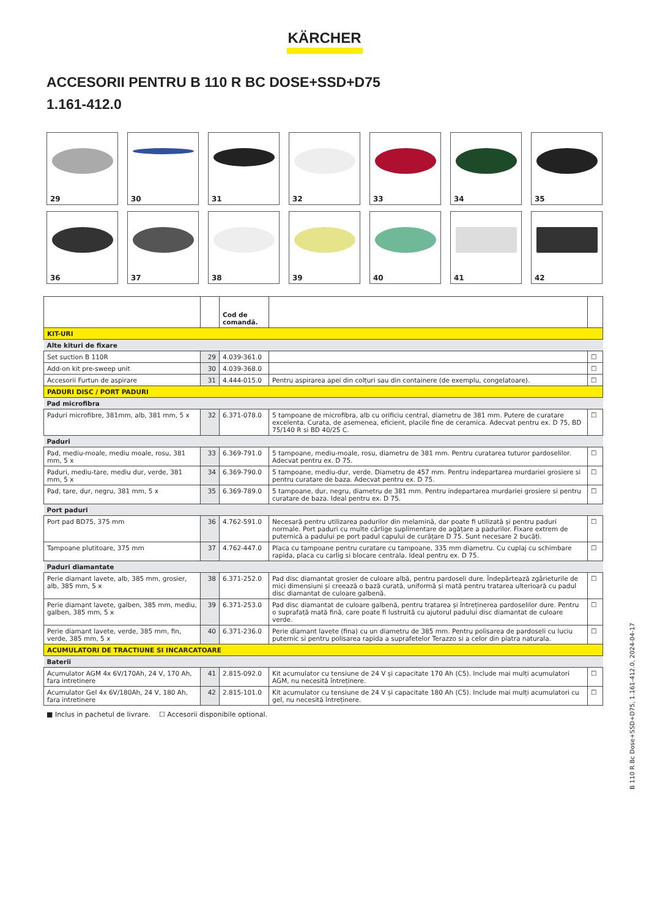KÄRCHER
ACCESORII PENTRU B 110 R BC DOSE+SSD+D75
1.161-412.0
29
30
31
32
33
34
35
36
37
38
39
40
41
42
| | | Cod de comandă. | | |
| --- | --- | --- | --- | --- |
| KIT-URI | | | | |
| Alte kituri de fixare | | | | |
| Set suction B 110R | 29 | 4.039-361.0 | | ☐ |
| Add-on kit pre-sweep unit | 30 | 4.039-368.0 | | ☐ |
| Accesorii Furtun de aspirare | 31 | 4.444-015.0 | Pentru aspirarea apei din colțuri sau din containere (de exemplu, congelatoare). | ☐ |
| PADURI DISC / PORT PADURI | | | | |
| Pad microfibra | | | | |
| Paduri microfibre, 381mm, alb, 381 mm, 5 x | 32 | 6.371-078.0 | 5 tampoane de microfibra, alb cu orificiu central, diametru de 381 mm. Putere de curatare excelenta. Curata, de asemenea, eficient, placile fine de ceramica. Adecvat pentru ex. D 75, BD 75/140 R si BD 40/25 C. | ☐ |
| Paduri | | | | |
| Pad, mediu-moale, mediu moale, rosu, 381 mm, 5 x | 33 | 6.369-791.0 | 5 tampoane, mediu-moale, rosu, diametru de 381 mm. Pentru curatarea tuturor pardoselilor. Adecvat pentru ex. D 75. | ☐ |
| Paduri, mediu-tare, mediu dur, verde, 381 mm, 5 x | 34 | 6.369-790.0 | 5 tampoane, mediu-dur, verde. Diametru de 457 mm. Pentru indepartarea murdariei grosiere si pentru curatare de baza. Adecvat pentru ex. D 75. | ☐ |
| Pad, tare, dur, negru, 381 mm, 5 x | 35 | 6.369-789.0 | 5 tampoane, dur, negru, diametru de 381 mm. Pentru indepartarea murdariei grosiere si pentru curatare de baza. Ideal pentru ex. D 75. | ☐ |
| Port paduri | | | | |
| Port pad BD75, 375 mm | 36 | 4.762-591.0 | Necesară pentru utilizarea padurilor din melamină, dar poate fi utilizată și pentru paduri normale. Port paduri cu multe cârlige suplimentare de agățare a padurilor. Fixare extrem de puternică a padului pe port padul capului de curățare D 75. Sunt necesare 2 bucăți. | ☐ |
| Tampoane plutitoare, 375 mm | 37 | 4.762-447.0 | Placa cu tampoane pentru curatare cu tampoane, 335 mm diametru. Cu cuplaj cu schimbare rapida, placa cu carlig si blocare centrala. Ideal pentru ex. D 75. | ☐ |
| Paduri diamantate | | | | |
| Perie diamant lavete, alb, 385 mm, grosier, alb, 385 mm, 5 x | 38 | 6.371-252.0 | Pad disc diamantat grosier de culoare albă, pentru pardoseli dure. Îndepărtează zgârieturile de mici dimensiuni și creează o bază curată, uniformă și mată pentru tratarea ulterioară cu padul disc diamantat de culoare galbenă. | ☐ |
| Perie diamant lavete, galben, 385 mm, mediu, galben, 385 mm, 5 x | 39 | 6.371-253.0 | Pad disc diamantat de culoare galbenă, pentru tratarea și întreținerea pardoselilor dure. Pentru o suprafață mată fină, care poate fi lustruită cu ajutorul padului disc diamantat de culoare verde. | ☐ |
| Perie diamant lavete, verde, 385 mm, fin, verde, 385 mm, 5 x | 40 | 6.371-236.0 | Perie diamant lavete (fina) cu un diametru de 385 mm. Pentru polisarea de pardoseli cu luciu puternic si pentru polisarea rapida a suprafetelor Terazzo si a celor din piatra naturala. | ☐ |
| ACUMULATORI DE TRACTIUNE SI INCARCATOARE | | | | |
| Baterii | | | | |
| Acumulator AGM 4x 6V/170Ah, 24 V, 170 Ah, fara intretinere | 41 | 2.815-092.0 | Kit acumulator cu tensiune de 24 V și capacitate 170 Ah (C5). Include mai mulți acumulatori AGM, nu necesită întreținere. | ☐ |
| Acumulator Gel 4x 6V/180Ah, 24 V, 180 Ah, fara intretinere | 42 | 2.815-101.0 | Kit acumulator cu tensiune de 24 V și capacitate 180 Ah (C5). Include mai mulți acumulatori cu gel, nu necesită întreținere. | ☐ |
■ Inclus in pachetul de livrare. ☐ Accesorii disponibile optional.
B 110 R Bc Dose+SSD+D75, 1.161-412.0, 2024-04-17